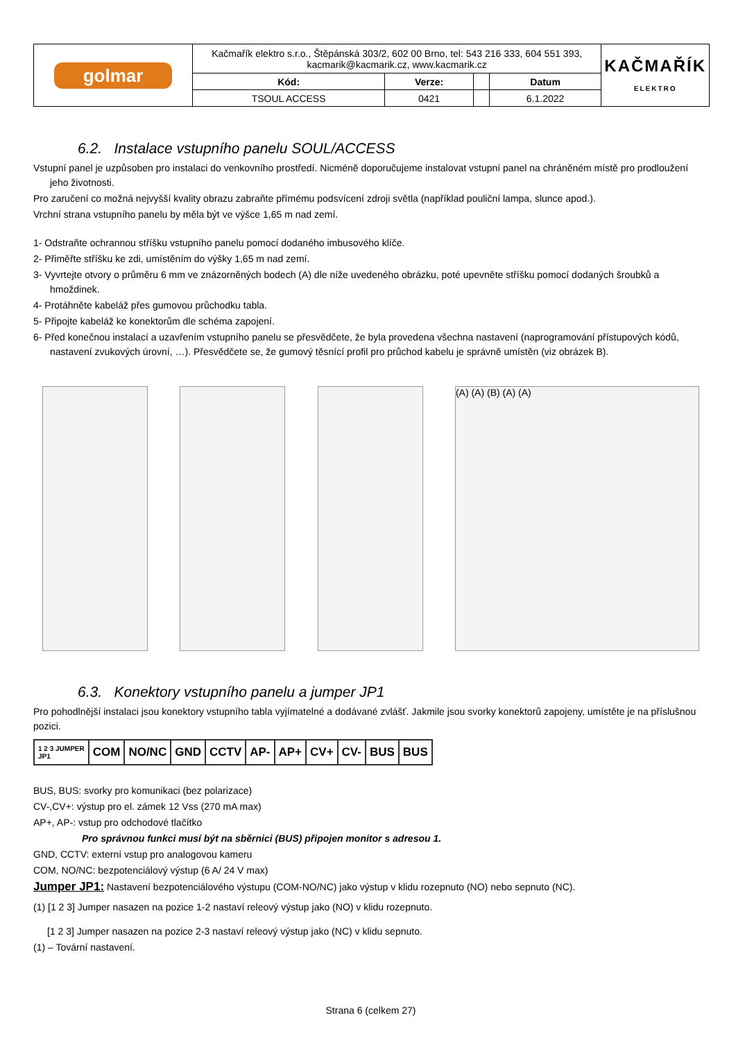| golmar | Kačmařík elektro s.r.o., Štěpánská 303/2, 602 00 Brno, tel: 543 216 333, 604 551 393, kacmarik@kacmarik.cz, www.kacmarik.cz | | | | KAČMAŘÍK ELEKTRO |
| | Kód: | Verze: | | Datum | |
| | TSOUL ACCESS | 0421 | | 6.1.2022 | |
6.2. Instalace vstupního panelu SOUL/ACCESS
Vstupní panel je uzpůsoben pro instalaci do venkovního prostředí. Nicméně doporučujeme instalovat vstupní panel na chráněném místě pro prodloužení jeho životnosti.
Pro zaručení co možná nejvyšší kvality obrazu zabraňte přímému podsvícení zdroji světla (například pouliční lampa, slunce apod.).
Vrchní strana vstupního panelu by měla být ve výšce 1,65 m nad zemí.
1- Odstraňte ochrannou stříšku vstupního panelu pomocí dodaného imbusového klíče.
2- Přiměřte stříšku ke zdi, umístěním do výšky 1,65 m nad zemí.
3- Vyvrtejte otvory o průměru 6 mm ve znázorněných bodech (A) dle níže uvedeného obrázku, poté upevněte stříšku pomocí dodaných šroubků a hmoždinek.
4- Protáhněte kabeláž přes gumovou průchodku tabla.
5- Připojte kabeláž ke konektorům dle schéma zapojení.
6- Před konečnou instalací a uzavřením vstupního panelu se přesvědčete, že byla provedena všechna nastavení (naprogramování přístupových kódů, nastavení zvukových úrovní, …). Přesvědčete se, že gumový těsnící profil pro průchod kabelu je správně umístěn (viz obrázek B).
(A) (A) (B) (A) (A)
6.3. Konektory vstupního panelu a jumper JP1
Pro pohodlnější instalaci jsou konektory vstupního tabla vyjímatelné a dodávané zvlášť. Jakmile jsou svorky konektorů zapojeny, umístěte je na příslušnou pozici.
| 1 2 3 JUMPER JP1 | COM | NO/NC | GND | CCTV | AP- | AP+ | CV+ | CV- | BUS | BUS |
BUS, BUS: svorky pro komunikaci (bez polarizace)
CV-,CV+: výstup pro el. zámek 12 Vss (270 mA max)
AP+, AP-: vstup pro odchodové tlačítko
Pro správnou funkci musí být na sběrnici (BUS) připojen monitor s adresou 1.
GND, CCTV: externí vstup pro analogovou kameru
COM, NO/NC: bezpotenciálový výstup (6 A/ 24 V max)
Jumper JP1: Nastavení bezpotenciálového výstupu (COM-NO/NC) jako výstup v klidu rozepnuto (NO) nebo sepnuto (NC).
(1) [1 2 3] Jumper nasazen na pozice 1-2 nastaví releový výstup jako (NO) v klidu rozepnuto.
[1 2 3] Jumper nasazen na pozice 2-3 nastaví releový výstup jako (NC) v klidu sepnuto.
(1) – Tovární nastavení.
Strana 6 (celkem 27)